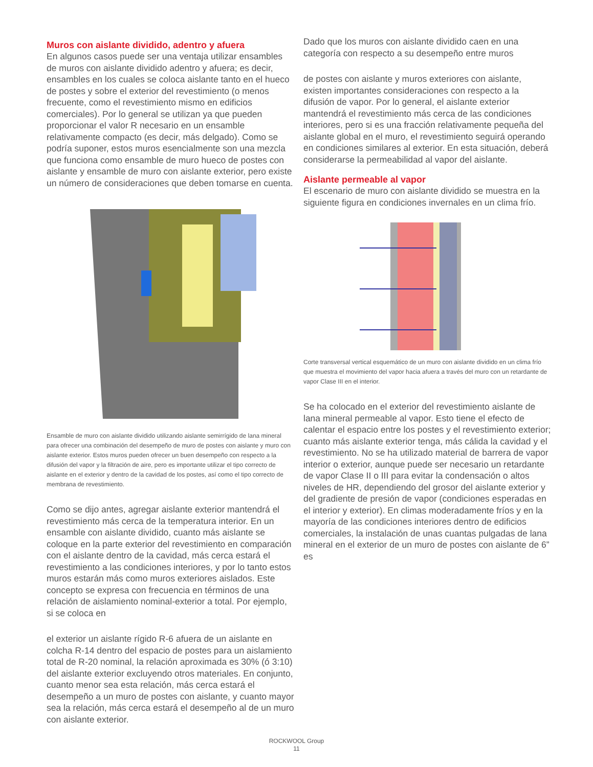Muros con aislante dividido, adentro y afuera
En algunos casos puede ser una ventaja utilizar ensambles de muros con aislante dividido adentro y afuera; es decir, ensambles en los cuales se coloca aislante tanto en el hueco de postes y sobre el exterior del revestimiento (o menos frecuente, como el revestimiento mismo en edificios comerciales). Por lo general se utilizan ya que pueden proporcionar el valor R necesario en un ensamble relativamente compacto (es decir, más delgado). Como se podría suponer, estos muros esencialmente son una mezcla que funciona como ensamble de muro hueco de postes con aislante y ensamble de muro con aislante exterior, pero existe un número de consideraciones que deben tomarse en cuenta.
Ensamble de muro con aislante dividido utilizando aislante semirrígido de lana mineral para ofrecer una combinación del desempeño de muro de postes con aislante y muro con aislante exterior. Estos muros pueden ofrecer un buen desempeño con respecto a la difusión del vapor y la filtración de aire, pero es importante utilizar el tipo correcto de aislante en el exterior y dentro de la cavidad de los postes, así como el tipo correcto de membrana de revestimiento.
Como se dijo antes, agregar aislante exterior mantendrá el revestimiento más cerca de la temperatura interior. En un ensamble con aislante dividido, cuanto más aislante se coloque en la parte exterior del revestimiento en comparación con el aislante dentro de la cavidad, más cerca estará el revestimiento a las condiciones interiores, y por lo tanto estos muros estarán más como muros exteriores aislados. Este concepto se expresa con frecuencia en términos de una relación de aislamiento nominal-exterior a total. Por ejemplo, si se coloca en
el exterior un aislante rígido R-6 afuera de un aislante en colcha R-14 dentro del espacio de postes para un aislamiento total de R-20 nominal, la relación aproximada es 30% (ó 3:10) del aislante exterior excluyendo otros materiales. En conjunto, cuanto menor sea esta relación, más cerca estará el desempeño a un muro de postes con aislante, y cuanto mayor sea la relación, más cerca estará el desempeño al de un muro con aislante exterior.
Dado que los muros con aislante dividido caen en una categoría con respecto a su desempeño entre muros
de postes con aislante y muros exteriores con aislante, existen importantes consideraciones con respecto a la difusión de vapor. Por lo general, el aislante exterior mantendrá el revestimiento más cerca de las condiciones interiores, pero si es una fracción relativamente pequeña del aislante global en el muro, el revestimiento seguirá operando en condiciones similares al exterior. En esta situación, deberá considerarse la permeabilidad al vapor del aislante.
Aislante permeable al vapor
El escenario de muro con aislante dividido se muestra en la siguiente figura en condiciones invernales en un clima frío.
Corte transversal vertical esquemático de un muro con aislante dividido en un clima frío que muestra el movimiento del vapor hacia afuera a través del muro con un retardante de vapor Clase III en el interior.
Se ha colocado en el exterior del revestimiento aislante de lana mineral permeable al vapor. Esto tiene el efecto de calentar el espacio entre los postes y el revestimiento exterior; cuanto más aislante exterior tenga, más cálida la cavidad y el revestimiento. No se ha utilizado material de barrera de vapor interior o exterior, aunque puede ser necesario un retardante de vapor Clase II o III para evitar la condensación o altos niveles de HR, dependiendo del grosor del aislante exterior y del gradiente de presión de vapor (condiciones esperadas en el interior y exterior). En climas moderadamente fríos y en la mayoría de las condiciones interiores dentro de edificios comerciales, la instalación de unas cuantas pulgadas de lana mineral en el exterior de un muro de postes con aislante de 6” es
ROCKWOOL Group
11